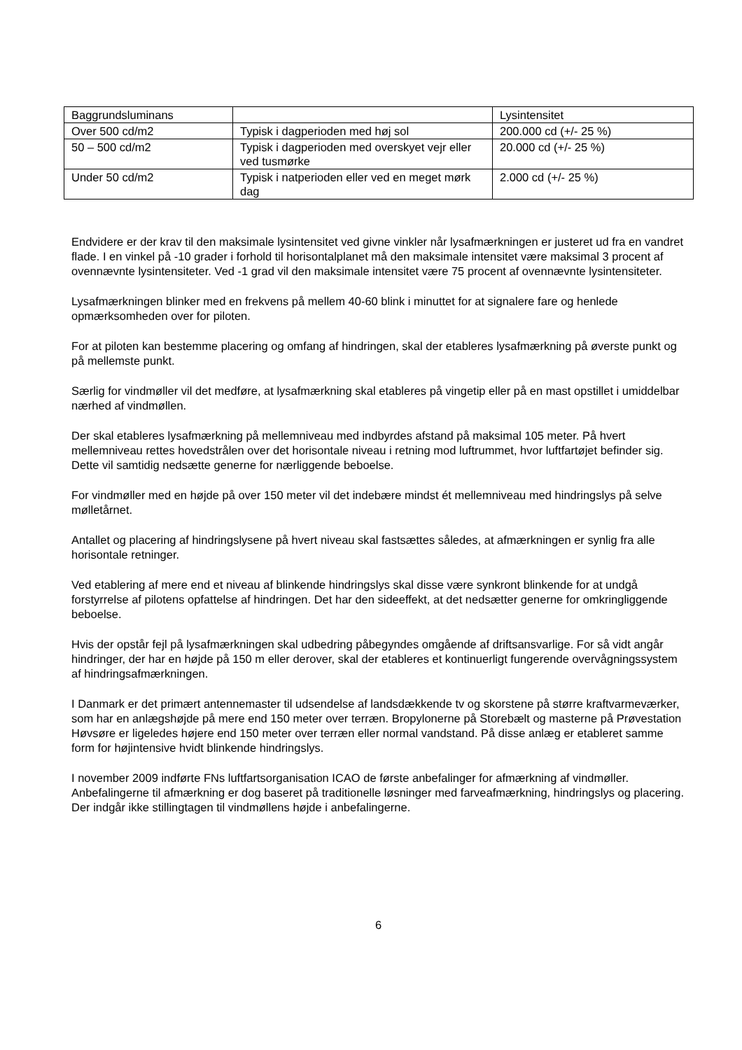| Baggrundsluminans | | Lysintensitet |
| --- | --- | --- |
| Over 500 cd/m2 | Typisk i dagperioden med høj sol | 200.000 cd (+/- 25 %) |
| 50 – 500 cd/m2 | Typisk i dagperioden med overskyet vejr eller ved tusmørke | 20.000 cd (+/- 25 %) |
| Under 50 cd/m2 | Typisk i natperioden eller ved en meget mørk dag | 2.000 cd (+/- 25 %) |
Endvidere er der krav til den maksimale lysintensitet ved givne vinkler når lysafmærkningen er justeret ud fra en vandret flade. I en vinkel på -10 grader i forhold til horisontalplanet må den maksimale intensitet være maksimal 3 procent af ovennævnte lysintensiteter. Ved -1 grad vil den maksimale intensitet være 75 procent af ovennævnte lysintensiteter.
Lysafmærkningen blinker med en frekvens på mellem 40-60 blink i minuttet for at signalere fare og henlede opmærksomheden over for piloten.
For at piloten kan bestemme placering og omfang af hindringen, skal der etableres lysafmærkning på øverste punkt og på mellemste punkt.
Særlig for vindmøller vil det medføre, at lysafmærkning skal etableres på vingetip eller på en mast opstillet i umiddelbar nærhed af vindmøllen.
Der skal etableres lysafmærkning på mellemniveau med indbyrdes afstand på maksimal 105 meter. På hvert mellemniveau rettes hovedstrålen over det horisontale niveau i retning mod luftrummet, hvor luftfartøjet befinder sig. Dette vil samtidig nedsætte generne for nærliggende beboelse.
For vindmøller med en højde på over 150 meter vil det indebære mindst ét mellemniveau med hindringslys på selve mølletårnet.
Antallet og placering af hindringslysene på hvert niveau skal fastsættes således, at afmærkningen er synlig fra alle horisontale retninger.
Ved etablering af mere end et niveau af blinkende hindringslys skal disse være synkront blinkende for at undgå forstyrrelse af pilotens opfattelse af hindringen. Det har den sideeffekt, at det nedsætter generne for omkringliggende beboelse.
Hvis der opstår fejl på lysafmærkningen skal udbedring påbegyndes omgående af driftsansvarlige. For så vidt angår hindringer, der har en højde på 150 m eller derover, skal der etableres et kontinuerligt fungerende overvågningssystem af hindringsafmærkningen.
I Danmark er det primært antennemaster til udsendelse af landsdækkende tv og skorstene på større kraftvarmeværker, som har en anlægshøjde på mere end 150 meter over terræn. Bropylonerne på Storebælt og masterne på Prøvestation Høvsøre er ligeledes højere end 150 meter over terræn eller normal vandstand. På disse anlæg er etableret samme form for højintensive hvidt blinkende hindringslys.
I november 2009 indførte FNs luftfartsorganisation ICAO de første anbefalinger for afmærkning af vindmøller. Anbefalingerne til afmærkning er dog baseret på traditionelle løsninger med farveafmærkning, hindringslys og placering. Der indgår ikke stillingtagen til vindmøllens højde i anbefalingerne.
6